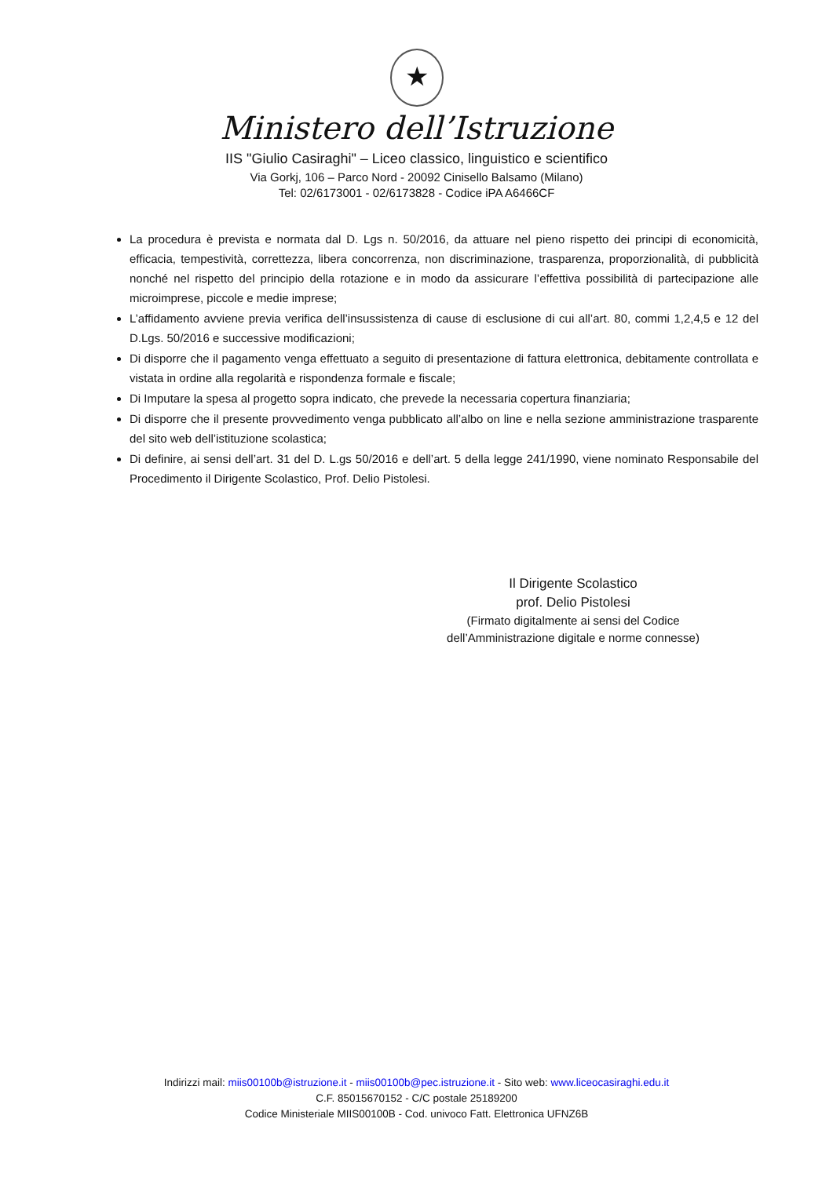★
Ministero dell’Istruzione
IIS "Giulio Casiraghi" – Liceo classico, linguistico e scientifico
Via Gorkj, 106 – Parco Nord - 20092 Cinisello Balsamo (Milano)
Tel: 02/6173001 - 02/6173828 - Codice iPA A6466CF
La procedura è prevista e normata dal D. Lgs n. 50/2016, da attuare nel pieno rispetto dei principi di economicità, efficacia, tempestività, correttezza, libera concorrenza, non discriminazione, trasparenza, proporzionalità, di pubblicità nonché nel rispetto del principio della rotazione e in modo da assicurare l’effettiva possibilità di partecipazione alle microimprese, piccole e medie imprese;
L’affidamento avviene previa verifica dell’insussistenza di cause di esclusione di cui all’art. 80, commi 1,2,4,5 e 12 del D.Lgs. 50/2016 e successive modificazioni;
Di disporre che il pagamento venga effettuato a seguito di presentazione di fattura elettronica, debitamente controllata e vistata in ordine alla regolarità e rispondenza formale e fiscale;
Di Imputare la spesa al progetto sopra indicato, che prevede la necessaria copertura finanziaria;
Di disporre che il presente provvedimento venga pubblicato all’albo on line e nella sezione amministrazione trasparente del sito web dell’istituzione scolastica;
Di definire, ai sensi dell’art. 31 del D. L.gs 50/2016 e dell’art. 5 della legge 241/1990, viene nominato Responsabile del Procedimento il Dirigente Scolastico, Prof. Delio Pistolesi.
Il Dirigente Scolastico
prof. Delio Pistolesi
(Firmato digitalmente ai sensi del Codice
dell’Amministrazione digitale e norme connesse)
Indirizzi mail: miis00100b@istruzione.it - miis00100b@pec.istruzione.it - Sito web: www.liceocasiraghi.edu.it
C.F. 85015670152 - C/C postale 25189200
Codice Ministeriale MIIS00100B - Cod. univoco Fatt. Elettronica UFNZ6B